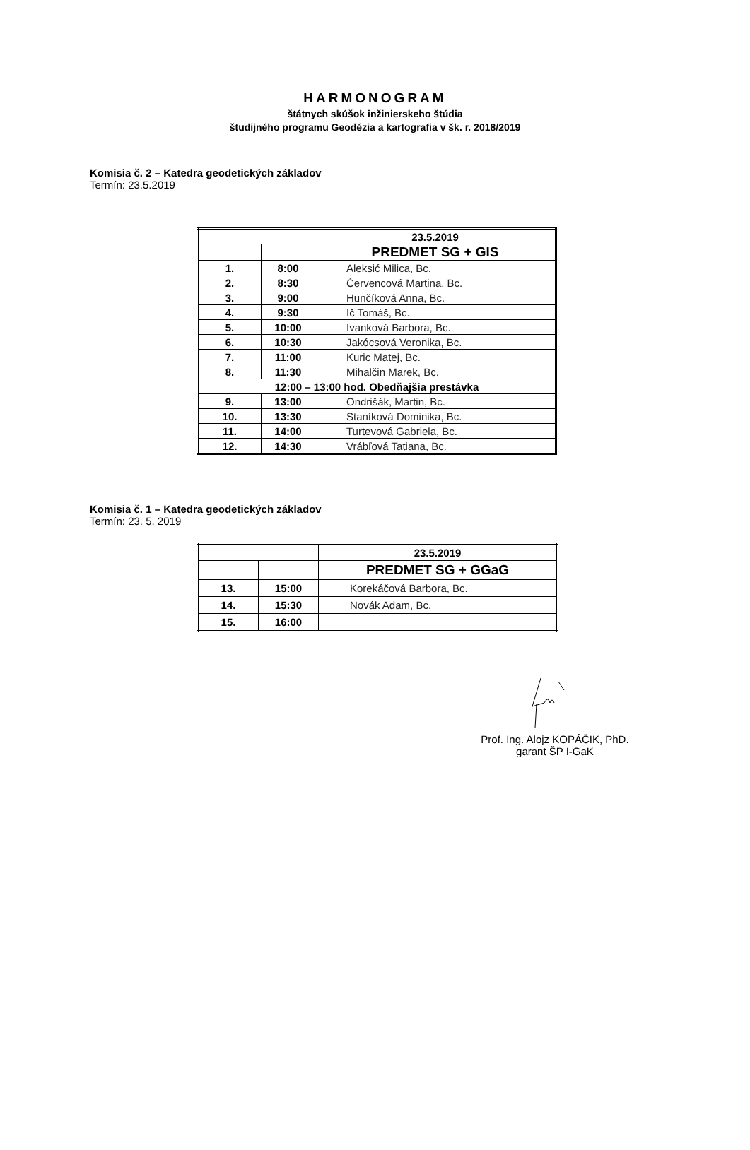HARMONOGRAM
štátnych skúšok inžinierskeho štúdia
študijného programu Geodézia a kartografia v šk. r. 2018/2019
Komisia č. 2 – Katedra geodetických základov
Termín: 23.5.2019
| | | 23.5.2019 |
| | | PREDMET SG + GIS |
| 1. | 8:00 | Aleksić Milica, Bc. |
| 2. | 8:30 | Červencová Martina, Bc. |
| 3. | 9:00 | Hunčíková Anna, Bc. |
| 4. | 9:30 | Ič Tomáš, Bc. |
| 5. | 10:00 | Ivanková Barbora, Bc. |
| 6. | 10:30 | Jakócsová Veronika, Bc. |
| 7. | 11:00 | Kuric Matej, Bc. |
| 8. | 11:30 | Mihalčin Marek, Bc. |
| 12:00 – 13:00 hod. Obedňajšia prestávka | | |
| 9. | 13:00 | Ondrišák, Martin, Bc. |
| 10. | 13:30 | Staníková Dominika, Bc. |
| 11. | 14:00 | Turtevová Gabriela, Bc. |
| 12. | 14:30 | Vrábľová Tatiana, Bc. |
Komisia č. 1 – Katedra geodetických základov
Termín: 23. 5. 2019
| | | 23.5.2019 |
| | | PREDMET SG + GGaG |
| 13. | 15:00 | Korekáčová Barbora, Bc. |
| 14. | 15:30 | Novák Adam, Bc. |
| 15. | 16:00 | |
Prof. Ing. Alojz KOPÁČIK, PhD.
garant ŠP I-GaK